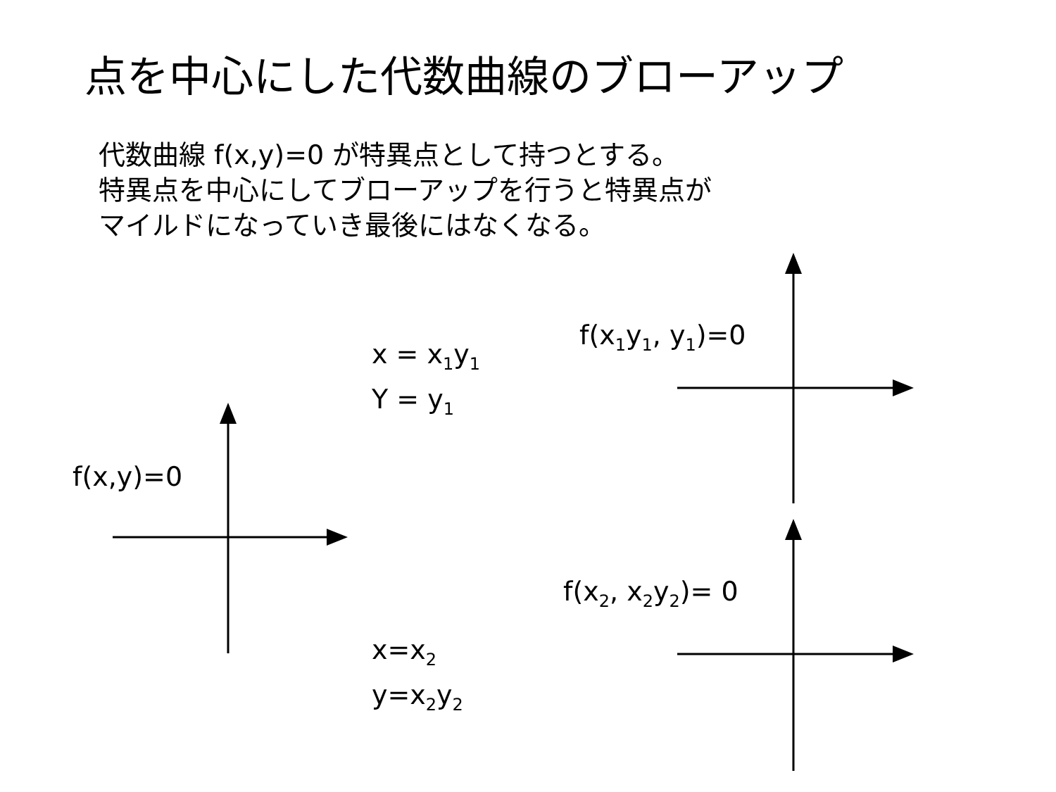点を中心にした代数曲線のブローアップ
代数曲線 f(x,y)=0 が特異点として持つとする。
特異点を中心にしてブローアップを行うと特異点が
マイルドになっていき最後にはなくなる。
f(x,y)=0
x = x<sub>1</sub>y<sub>1</sub>
Y = y<sub>1</sub>
f(x<sub>1</sub>y<sub>1</sub>, y<sub>1</sub>)=0
f(x<sub>2</sub>, x<sub>2</sub>y<sub>2</sub>)= 0
x=x<sub>2</sub>
y=x<sub>2</sub>y<sub>2</sub>